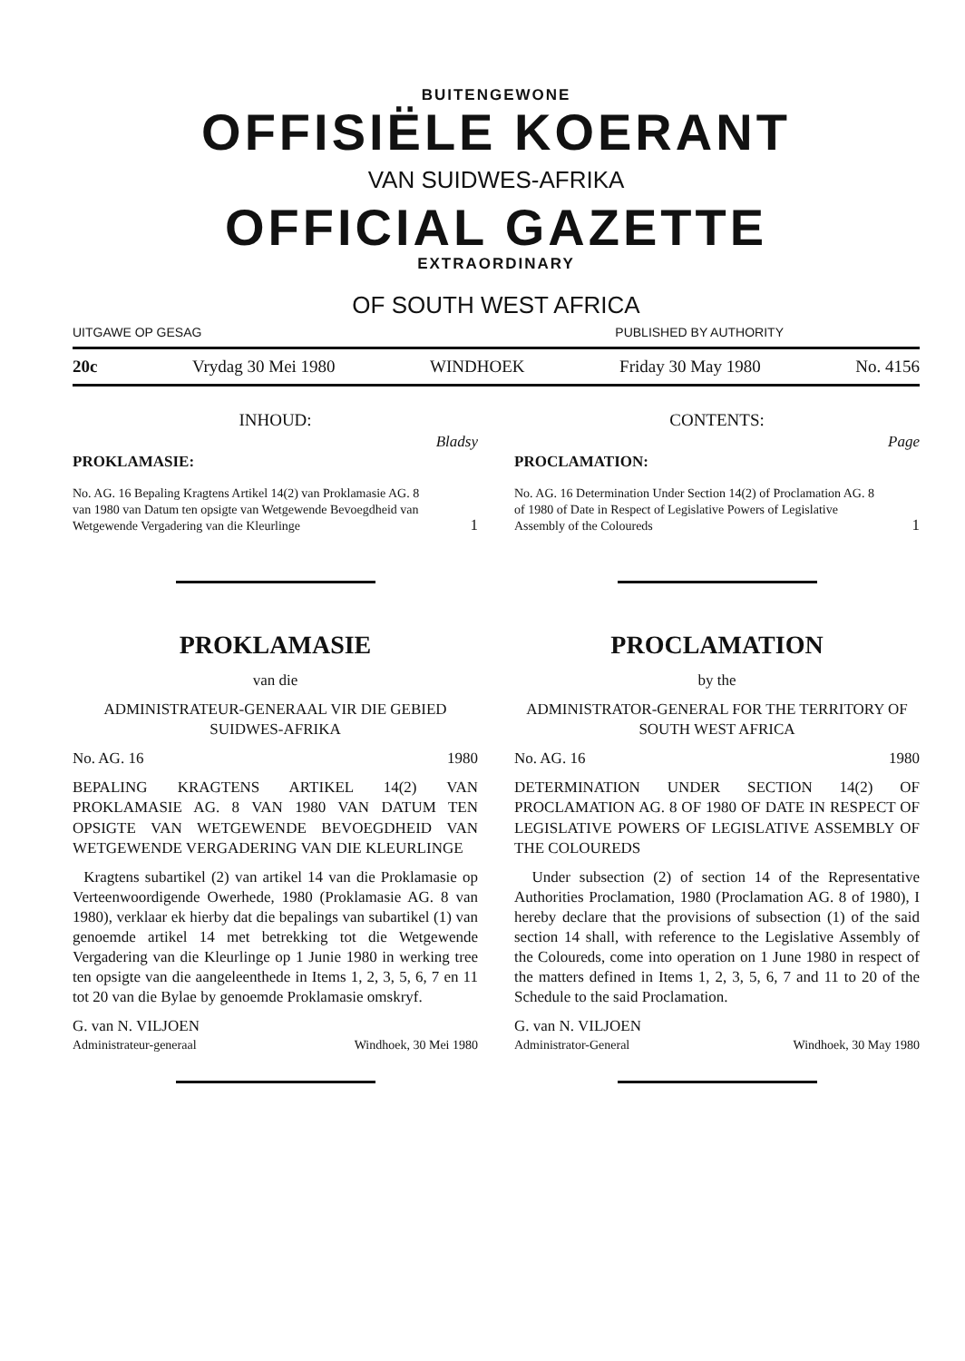BUITENGEWONE
OFFISIËLE KOERANT
VAN SUIDWES-AFRIKA
OFFICIAL GAZETTE
EXTRAORDINARY
OF SOUTH WEST AFRICA
UITGAWE OP GESAG PUBLISHED BY AUTHORITY
20c Vrydag 30 Mei 1980 WINDHOEK Friday 30 May 1980 No. 4156
INHOUD:
Bladsy
PROKLAMASIE:
No. AG. 16 Bepaling Kragtens Artikel 14(2) van Proklamasie AG. 8 van 1980 van Datum ten opsigte van Wetgewende Bevoegdheid van Wetgewende Vergadering van die Kleurlinge 1
PROKLAMASIE
van die
ADMINISTRATEUR-GENERAAL VIR DIE GEBIED SUIDWES-AFRIKA
No. AG. 16 1980
BEPALING KRAGTENS ARTIKEL 14(2) VAN PROKLAMASIE AG. 8 VAN 1980 VAN DATUM TEN OPSIGTE VAN WETGEWENDE BEVOEGDHEID VAN WETGEWENDE VERGADERING VAN DIE KLEURLINGE
Kragtens subartikel (2) van artikel 14 van die Proklamasie op Verteenwoordigende Owerhede, 1980 (Proklamasie AG. 8 van 1980), verklaar ek hierby dat die bepalings van subartikel (1) van genoemde artikel 14 met betrekking tot die Wetgewende Vergadering van die Kleurlinge op 1 Junie 1980 in werking tree ten opsigte van die aangeleenthede in Items 1, 2, 3, 5, 6, 7 en 11 tot 20 van die Bylae by genoemde Proklamasie omskryf.
G. van N. VILJOEN
Administrateur-generaal Windhoek, 30 Mei 1980
CONTENTS:
Page
PROCLAMATION:
No. AG. 16 Determination Under Section 14(2) of Proclamation AG. 8 of 1980 of Date in Respect of Legislative Powers of Legislative Assembly of the Coloureds 1
PROCLAMATION
by the
ADMINISTRATOR-GENERAL FOR THE TERRITORY OF SOUTH WEST AFRICA
No. AG. 16 1980
DETERMINATION UNDER SECTION 14(2) OF PROCLAMATION AG. 8 OF 1980 OF DATE IN RESPECT OF LEGISLATIVE POWERS OF LEGISLATIVE ASSEMBLY OF THE COLOUREDS
Under subsection (2) of section 14 of the Representative Authorities Proclamation, 1980 (Proclamation AG. 8 of 1980), I hereby declare that the provisions of subsection (1) of the said section 14 shall, with reference to the Legislative Assembly of the Coloureds, come into operation on 1 June 1980 in respect of the matters defined in Items 1, 2, 3, 5, 6, 7 and 11 to 20 of the Schedule to the said Proclamation.
G. van N. VILJOEN
Administrator-General Windhoek, 30 May 1980